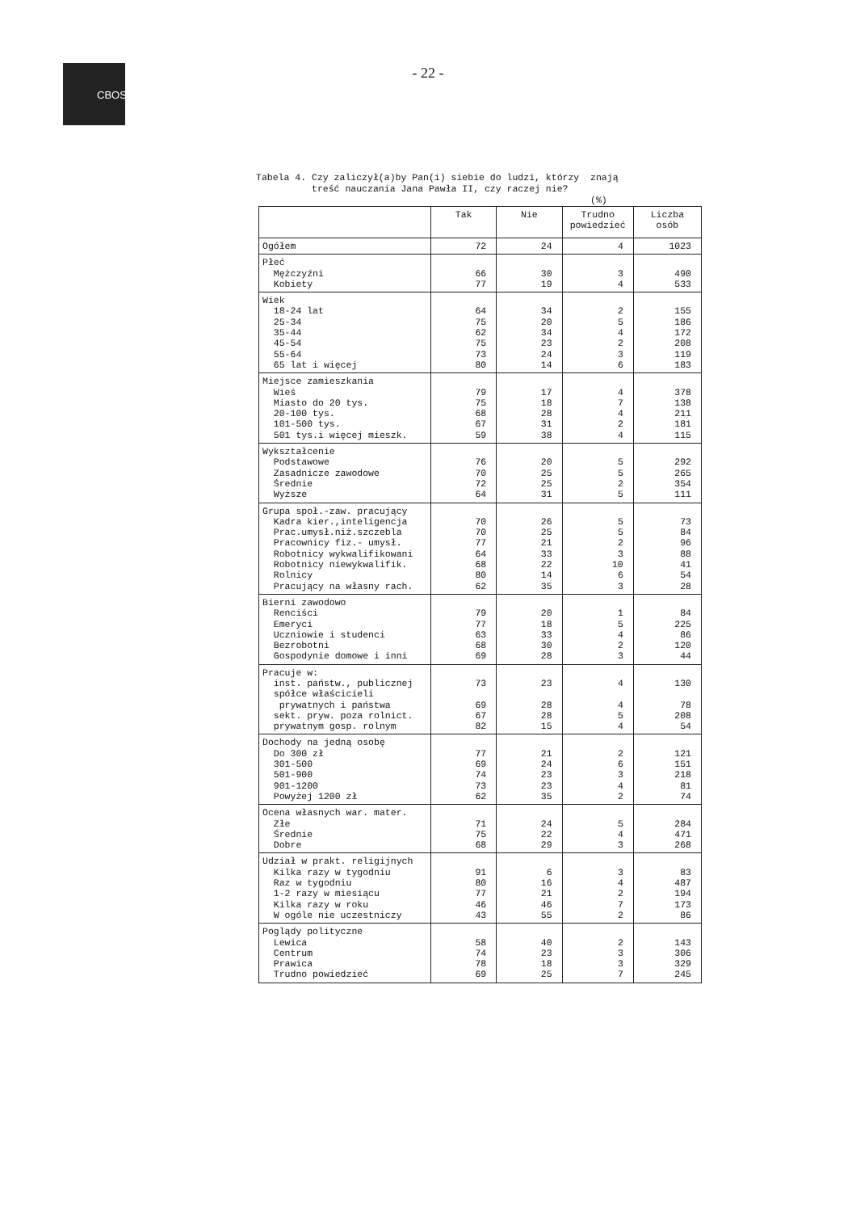CBOS
- 22 -
Tabela 4. Czy zaliczył(a)by Pan(i) siebie do ludzi, którzy znają treść nauczania Jana Pawła II, czy raczej nie? (%)
| | Tak | Nie | Trudno powiedzieć | Liczba osób |
| --- | --- | --- | --- | --- |
| Ogółem | 72 | 24 | 4 | 1023 |
| Płeć Mężczyźni Kobiety | 66 77 | 30 19 | 3 4 | 490 533 |
| Wiek 18-24 lat 25-34 35-44 45-54 55-64 65 lat i więcej | 64 75 62 75 73 80 | 34 20 34 23 24 14 | 2 5 4 2 3 6 | 155 186 172 208 119 183 |
| Miejsce zamieszkania Wieś Miasto do 20 tys. 20-100 tys. 101-500 tys. 501 tys.i więcej mieszk. | 79 75 68 67 59 | 17 18 28 31 38 | 4 7 4 2 4 | 378 138 211 181 115 |
| Wykształcenie Podstawowe Zasadnicze zawodowe Średnie Wyższe | 76 70 72 64 | 20 25 25 31 | 5 5 2 5 | 292 265 354 111 |
| Grupa społ.-zaw. pracujący Kadra kier.,inteligencja Prac.umysł.niż.szczebla Pracownicy fiz.- umysł. Robotnicy wykwalifikowani Robotnicy niewykwalifik. Rolnicy Pracujący na własny rach. | 70 70 77 64 68 80 62 | 26 25 21 33 22 14 35 | 5 5 2 3 10 6 3 | 73 84 96 88 41 54 28 |
| Bierni zawodowo Renciści Emeryci Uczniowie i studenci Bezrobotni Gospodynie domowe i inni | 79 77 63 68 69 | 20 18 33 30 28 | 1 5 4 2 3 | 84 225 86 120 44 |
| Pracuje w: inst. państw., publicznej spółce właścicieli prywatnych i państwa sekt. pryw. poza rolnict. prywatnym gosp. rolnym | 73 69 67 82 | 23 28 28 15 | 4 4 5 4 | 130 78 208 54 |
| Dochody na jedną osobę Do 300 zł 301-500 501-900 901-1200 Powyżej 1200 zł | 77 69 74 73 62 | 21 24 23 23 35 | 2 6 3 4 2 | 121 151 218 81 74 |
| Ocena własnych war. mater. Złe Średnie Dobre | 71 75 68 | 24 22 29 | 5 4 3 | 284 471 268 |
| Udział w prakt. religijnych Kilka razy w tygodniu Raz w tygodniu 1-2 razy w miesiącu Kilka razy w roku W ogóle nie uczestniczy | 91 80 77 46 43 | 6 16 21 46 55 | 3 4 2 7 2 | 83 487 194 173 86 |
| Poglądy polityczne Lewica Centrum Prawica Trudno powiedzieć | 58 74 78 69 | 40 23 18 25 | 2 3 3 7 | 143 306 329 245 |